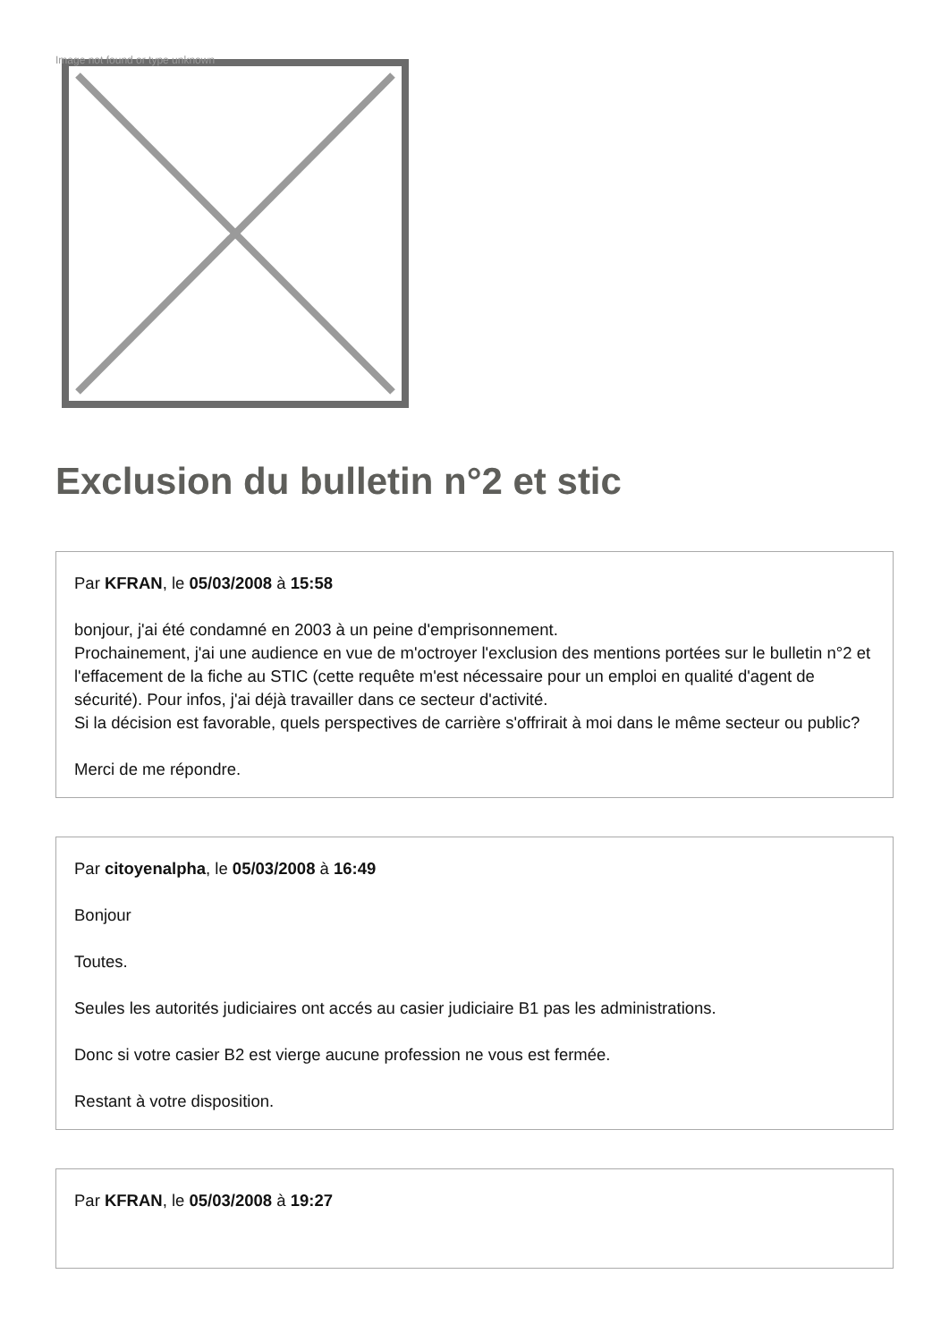Image not found or type unknown
Exclusion du bulletin n°2 et stic
Par KFRAN, le 05/03/2008 à 15:58
bonjour, j'ai été condamné en 2003 à un peine d'emprisonnement.
Prochainement, j'ai une audience en vue de m'octroyer l'exclusion des mentions portées sur le bulletin n°2 et l'effacement de la fiche au STIC (cette requête m'est nécessaire pour un emploi en qualité d'agent de sécurité). Pour infos, j'ai déjà travailler dans ce secteur d'activité.
Si la décision est favorable, quels perspectives de carrière s'offrirait à moi dans le même secteur ou public?
Merci de me répondre.
Par citoyenalpha, le 05/03/2008 à 16:49
Bonjour
Toutes.
Seules les autorités judiciaires ont accés au casier judiciaire B1 pas les administrations.
Donc si votre casier B2 est vierge aucune profession ne vous est fermée.
Restant à votre disposition.
Par KFRAN, le 05/03/2008 à 19:27